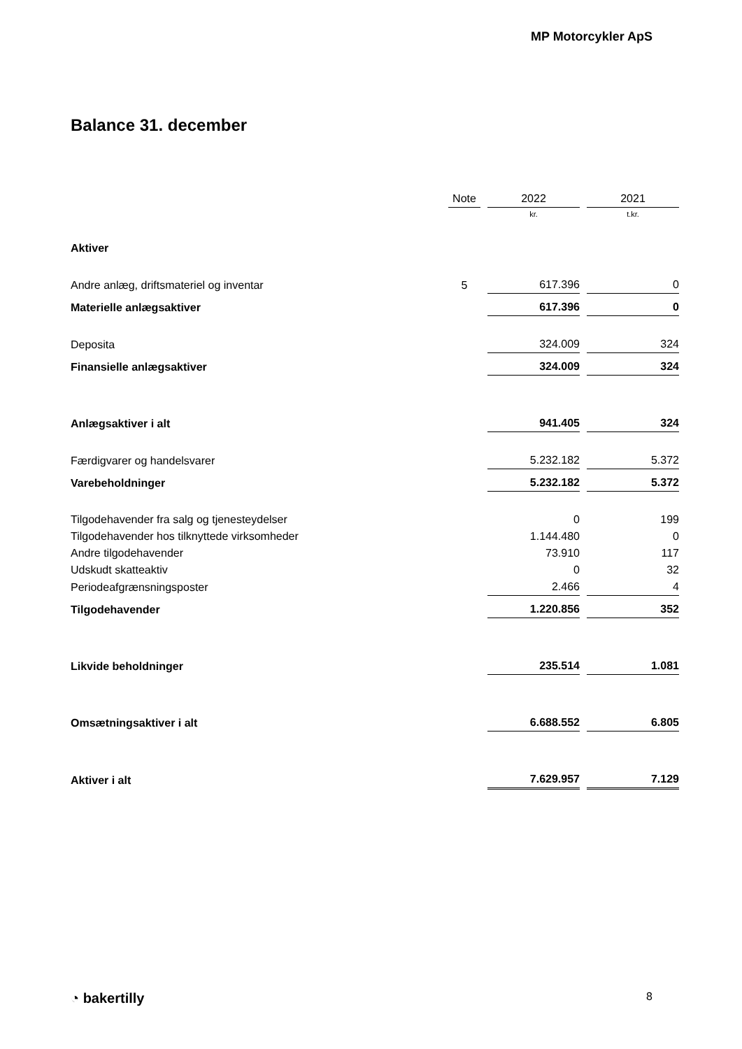MP Motorcykler ApS
Balance 31. december
| | Note | 2022 | 2021 |
| --- | --- | --- | --- |
| | | kr. | t.kr. |
| Aktiver | | | |
| Andre anlæg, driftsmateriel og inventar | 5 | 617.396 | 0 |
| Materielle anlægsaktiver | | 617.396 | 0 |
| Deposita | | 324.009 | 324 |
| Finansielle anlægsaktiver | | 324.009 | 324 |
| Anlægsaktiver i alt | | 941.405 | 324 |
| Færdigvarer og handelsvarer | | 5.232.182 | 5.372 |
| Varebeholdninger | | 5.232.182 | 5.372 |
| Tilgodehavender fra salg og tjenesteydelser | | 0 | 199 |
| Tilgodehavender hos tilknyttede virksomheder | | 1.144.480 | 0 |
| Andre tilgodehavender | | 73.910 | 117 |
| Udskudt skatteaktiv | | 0 | 32 |
| Periodeafgrænsningsposter | | 2.466 | 4 |
| Tilgodehavender | | 1.220.856 | 352 |
| Likvide beholdninger | | 235.514 | 1.081 |
| Omsætningsaktiver i alt | | 6.688.552 | 6.805 |
| Aktiver i alt | | 7.629.957 | 7.129 |
◔ bakertilly 8